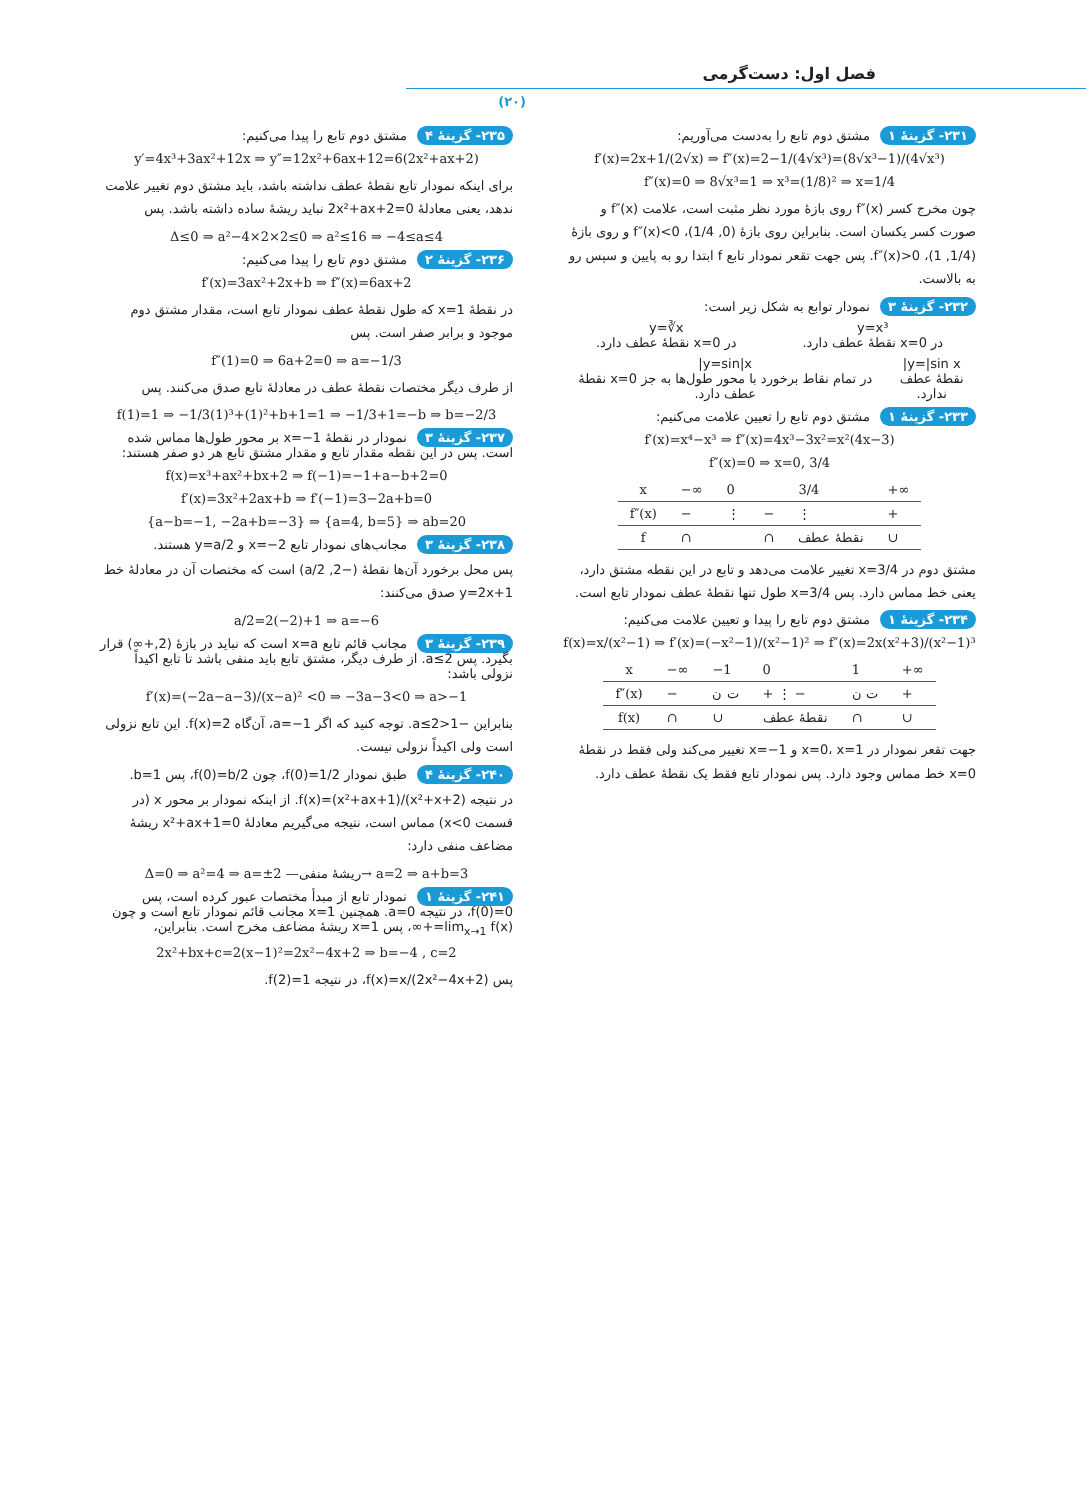فصل اول: دست‌گرمی
(۲۰)
۲۳۱- گزینهٔ ۱ مشتق دوم تابع را به‌دست می‌آوریم:
f′(x)=2x+1/(2√x) ⇒ f″(x)=2−1/(4√x³)=(8√x³−1)/(4√x³)
f″(x)=0 ⇒ 8√x³=1 ⇒ x³=(1/8)² ⇒ x=1/4
چون مخرج کسر f″(x) روی بازهٔ مورد نظر مثبت است، علامت f″(x) و صورت کسر یکسان است. بنابراین روی بازهٔ (0, 1/4)، f″(x)<0 و روی بازهٔ (1/4, 1)، f″(x)>0. پس جهت تقعر نمودار تابع f ابتدا رو به پایین و سپس رو به بالاست.
۲۳۲- گزینهٔ ۳ نمودار توابع به شکل زیر است:
y=x³
در x=0 نقطهٔ عطف دارد.
y=∛x
در x=0 نقطهٔ عطف دارد.
y=|sin x|
نقطهٔ عطف ندارد.
y=sin|x|
در تمام نقاط برخورد با محور طول‌ها به جز x=0 نقطهٔ عطف دارد.
۲۳۳- گزینهٔ ۱ مشتق دوم تابع را تعیین علامت می‌کنیم:
f′(x)=x⁴−x³ ⇒ f″(x)=4x³−3x²=x²(4x−3)
f″(x)=0 ⇒ x=0, 3/4
| x | −∞ | 0 | | 3/4 | +∞ |
| f″(x) | − | ⋮ | − | ⋮ | + |
| f | ∩ | | ∩ | نقطهٔ عطف | ∪ |
مشتق دوم در x=3/4 تغییر علامت می‌دهد و تابع در این نقطه مشتق دارد، یعنی خط مماس دارد. پس x=3/4 طول تنها نقطهٔ عطف نمودار تابع است.
۲۳۴- گزینهٔ ۱ مشتق دوم تابع را پیدا و تعیین علامت می‌کنیم:
f(x)=x/(x²−1) ⇒ f′(x)=(−x²−1)/(x²−1)² ⇒ f″(x)=2x(x²+3)/(x²−1)³
| x | −∞ | −1 | 0 | 1 | +∞ |
| f″(x) | − | ت ن | + ⋮ − | ت ن | + |
| f(x) | ∩ | ∪ | نقطهٔ عطف | ∩ | ∪ |
جهت تقعر نمودار در x=0، x=1 و x=−1 تغییر می‌کند ولی فقط در نقطهٔ x=0 خط مماس وجود دارد. پس نمودار تابع فقط یک نقطهٔ عطف دارد.
۲۳۵- گزینهٔ ۴ مشتق دوم تابع را پیدا می‌کنیم:
y′=4x³+3ax²+12x ⇒ y″=12x²+6ax+12=6(2x²+ax+2)
برای اینکه نمودار تابع نقطهٔ عطف نداشته باشد، باید مشتق دوم تغییر علامت ندهد، یعنی معادلهٔ 2x²+ax+2=0 نباید ریشهٔ ساده داشته باشد. پس
Δ≤0 ⇒ a²−4×2×2≤0 ⇒ a²≤16 ⇒ −4≤a≤4
۲۳۶- گزینهٔ ۲ مشتق دوم تابع را پیدا می‌کنیم:
f′(x)=3ax²+2x+b ⇒ f″(x)=6ax+2
در نقطهٔ x=1 که طول نقطهٔ عطف نمودار تابع است، مقدار مشتق دوم موجود و برابر صفر است. پس
f″(1)=0 ⇒ 6a+2=0 ⇒ a=−1/3
از طرف دیگر مختصات نقطهٔ عطف در معادلهٔ تابع صدق می‌کنند. پس
f(1)=1 ⇒ −1/3(1)³+(1)²+b+1=1 ⇒ −1/3+1=−b ⇒ b=−2/3
۲۳۷- گزینهٔ ۳ نمودار در نقطهٔ x=−1 بر محور طول‌ها مماس شده است. پس در این نقطه مقدار تابع و مقدار مشتق تابع هر دو صفر هستند:
f(x)=x³+ax²+bx+2 ⇒ f(−1)=−1+a−b+2=0
f′(x)=3x²+2ax+b ⇒ f′(−1)=3−2a+b=0
{a−b=−1, −2a+b=−3} ⇒ {a=4, b=5} ⇒ ab=20
۲۳۸- گزینهٔ ۳ مجانب‌های نمودار تابع x=−2 و y=a/2 هستند.
پس محل برخورد آن‌ها نقطهٔ (−2, a/2) است که مختصات آن در معادلهٔ خط y=2x+1 صدق می‌کنند:
a/2=2(−2)+1 ⇒ a=−6
۲۳۹- گزینهٔ ۳ مجانب قائم تابع x=a است که نباید در بازهٔ (2,+∞) قرار بگیرد. پس a≤2. از طرف دیگر، مشتق تابع باید منفی باشد تا تابع اکیداً نزولی باشد:
f′(x)=(−2a−a−3)/(x−a)² <0 ⇒ −3a−3<0 ⇒ a>−1
بنابراین −1<a≤2. توجه کنید که اگر a=−1، آن‌گاه f(x)=2. این تابع نزولی است ولی اکیداً نزولی نیست.
۲۴۰- گزینهٔ ۴ طبق نمودار f(0)=1/2، چون f(0)=b/2، پس b=1.
در نتیجه f(x)=(x²+ax+1)/(x²+x+2). از اینکه نمودار بر محور x (در قسمت x<0) مماس است، نتیجه می‌گیریم معادلهٔ x²+ax+1=0 ریشهٔ مضاعف منفی دارد:
Δ=0 ⇒ a²=4 ⇒ a=±2 —ریشهٔ منفی→ a=2 ⇒ a+b=3
۲۴۱- گزینهٔ ۱ نمودار تابع از مبدأ مختصات عبور کرده است، پس f(0)=0، در نتیجه a=0. همچنین x=1 مجانب قائم نمودار تابع است و چون lim<sub>x→1</sub> f(x)=+∞، پس x=1 ریشهٔ مضاعف مخرج است. بنابراین،
2x²+bx+c=2(x−1)²=2x²−4x+2 ⇒ b=−4 , c=2
پس f(x)=x/(2x²−4x+2)، در نتیجه f(2)=1.